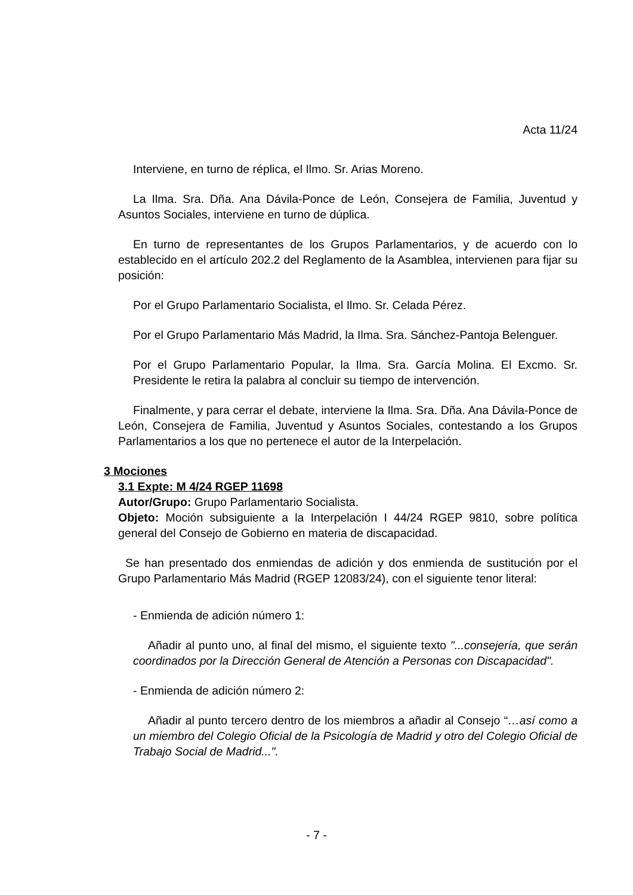Acta 11/24
Interviene, en turno de réplica, el Ilmo. Sr. Arias Moreno.
La Ilma. Sra. Dña. Ana Dávila-Ponce de León, Consejera de Familia, Juventud y Asuntos Sociales, interviene en turno de dúplica.
En turno de representantes de los Grupos Parlamentarios, y de acuerdo con lo establecido en el artículo 202.2 del Reglamento de la Asamblea, intervienen para fijar su posición:
Por el Grupo Parlamentario Socialista, el Ilmo. Sr. Celada Pérez.
Por el Grupo Parlamentario Más Madrid, la Ilma. Sra. Sánchez-Pantoja Belenguer.
Por el Grupo Parlamentario Popular, la Ilma. Sra. García Molina. El Excmo. Sr. Presidente le retira la palabra al concluir su tiempo de intervención.
Finalmente, y para cerrar el debate, interviene la Ilma. Sra. Dña. Ana Dávila-Ponce de León, Consejera de Familia, Juventud y Asuntos Sociales, contestando a los Grupos Parlamentarios a los que no pertenece el autor de la Interpelación.
3 Mociones
3.1 Expte: M 4/24 RGEP 11698
Autor/Grupo: Grupo Parlamentario Socialista.
Objeto: Moción subsiguiente a la Interpelación I 44/24 RGEP 9810, sobre política general del Consejo de Gobierno en materia de discapacidad.
Se han presentado dos enmiendas de adición y dos enmienda de sustitución por el Grupo Parlamentario Más Madrid (RGEP 12083/24), con el siguiente tenor literal:
- Enmienda de adición número 1:
Añadir al punto uno, al final del mismo, el siguiente texto "...consejería, que serán coordinados por la Dirección General de Atención a Personas con Discapacidad".
- Enmienda de adición número 2:
Añadir al punto tercero dentro de los miembros a añadir al Consejo “…así como a un miembro del Colegio Oficial de la Psicología de Madrid y otro del Colegio Oficial de Trabajo Social de Madrid...".
- 7 -